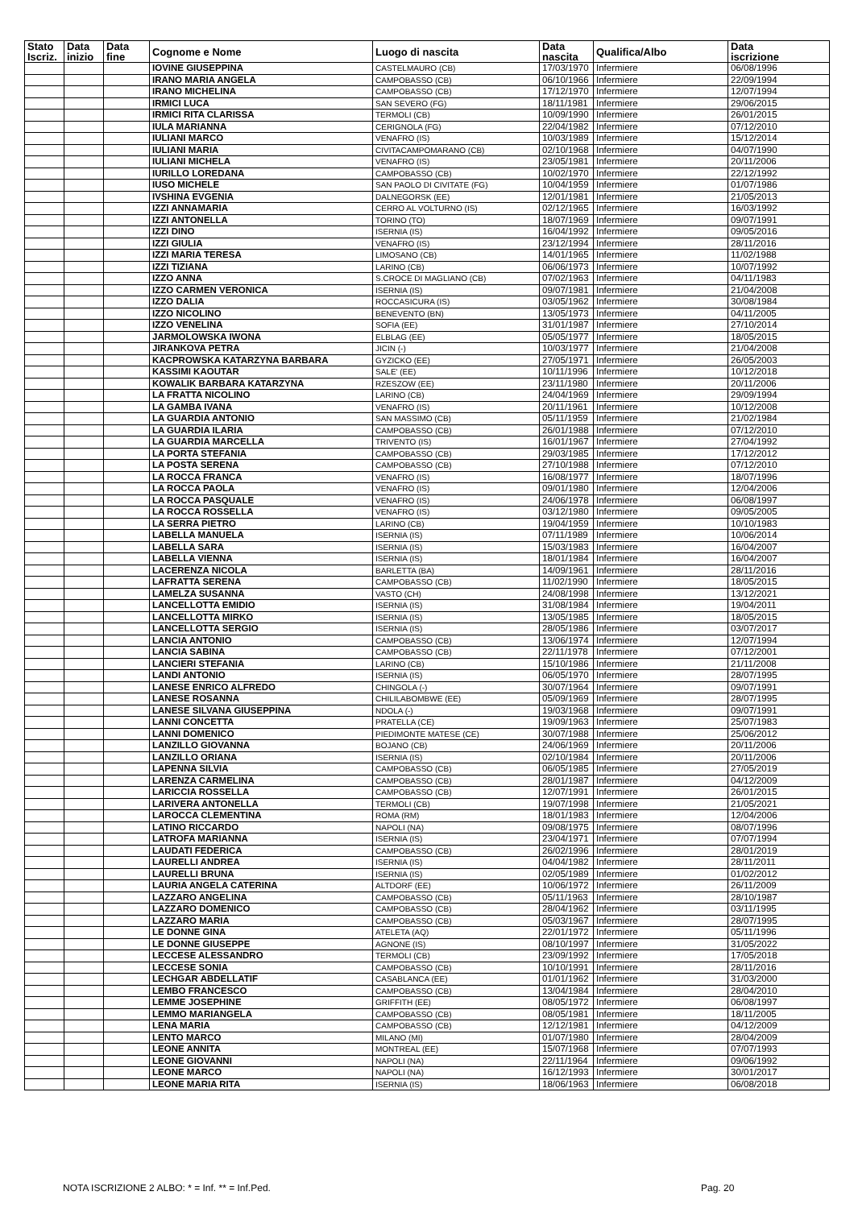| Stato Iscriz. | Data inizio | Data fine | Cognome e Nome | Luogo di nascita | Data nascita | Qualifica/Albo | Data iscrizione |
| --- | --- | --- | --- | --- | --- | --- | --- |
| | | | IOVINE GIUSEPPINA | CASTELMAURO (CB) | 17/03/1970 | Infermiere | 06/08/1996 |
| | | | IRANO MARIA ANGELA | CAMPOBASSO (CB) | 06/10/1966 | Infermiere | 22/09/1994 |
| | | | IRANO MICHELINA | CAMPOBASSO (CB) | 17/12/1970 | Infermiere | 12/07/1994 |
| | | | IRMICI LUCA | SAN SEVERO (FG) | 18/11/1981 | Infermiere | 29/06/2015 |
| | | | IRMICI RITA CLARISSA | TERMOLI (CB) | 10/09/1990 | Infermiere | 26/01/2015 |
| | | | IULA MARIANNA | CERIGNOLA (FG) | 22/04/1982 | Infermiere | 07/12/2010 |
| | | | IULIANI MARCO | VENAFRO (IS) | 10/03/1989 | Infermiere | 15/12/2014 |
| | | | IULIANI MARIA | CIVITACAMPOMARANO (CB) | 02/10/1968 | Infermiere | 04/07/1990 |
| | | | IULIANI MICHELA | VENAFRO (IS) | 23/05/1981 | Infermiere | 20/11/2006 |
| | | | IURILLO LOREDANA | CAMPOBASSO (CB) | 10/02/1970 | Infermiere | 22/12/1992 |
| | | | IUSO MICHELE | SAN PAOLO DI CIVITATE (FG) | 10/04/1959 | Infermiere | 01/07/1986 |
| | | | IVSHINA EVGENIA | DALNEGORSK (EE) | 12/01/1981 | Infermiere | 21/05/2013 |
| | | | IZZI ANNAMARIA | CERRO AL VOLTURNO (IS) | 02/12/1965 | Infermiere | 16/03/1992 |
| | | | IZZI ANTONELLA | TORINO (TO) | 18/07/1969 | Infermiere | 09/07/1991 |
| | | | IZZI DINO | ISERNIA (IS) | 16/04/1992 | Infermiere | 09/05/2016 |
| | | | IZZI GIULIA | VENAFRO (IS) | 23/12/1994 | Infermiere | 28/11/2016 |
| | | | IZZI MARIA TERESA | LIMOSANO (CB) | 14/01/1965 | Infermiere | 11/02/1988 |
| | | | IZZI TIZIANA | LARINO (CB) | 06/06/1973 | Infermiere | 10/07/1992 |
| | | | IZZO ANNA | S.CROCE DI MAGLIANO (CB) | 07/02/1963 | Infermiere | 04/11/1983 |
| | | | IZZO CARMEN VERONICA | ISERNIA (IS) | 09/07/1981 | Infermiere | 21/04/2008 |
| | | | IZZO DALIA | ROCCASICURA (IS) | 03/05/1962 | Infermiere | 30/08/1984 |
| | | | IZZO NICOLINO | BENEVENTO (BN) | 13/05/1973 | Infermiere | 04/11/2005 |
| | | | IZZO VENELINA | SOFIA (EE) | 31/01/1987 | Infermiere | 27/10/2014 |
| | | | JARMOLOWSKA IWONA | ELBLAG (EE) | 05/05/1977 | Infermiere | 18/05/2015 |
| | | | JIRANKOVA PETRA | JICIN (-) | 10/03/1977 | Infermiere | 21/04/2008 |
| | | | KACPROWSKA KATARZYNA BARBARA | GYZICKO (EE) | 27/05/1971 | Infermiere | 26/05/2003 |
| | | | KASSIMI KAOUTAR | SALE' (EE) | 10/11/1996 | Infermiere | 10/12/2018 |
| | | | KOWALIK BARBARA KATARZYNA | RZESZOW (EE) | 23/11/1980 | Infermiere | 20/11/2006 |
| | | | LA FRATTA NICOLINO | LARINO (CB) | 24/04/1969 | Infermiere | 29/09/1994 |
| | | | LA GAMBA IVANA | VENAFRO (IS) | 20/11/1961 | Infermiere | 10/12/2008 |
| | | | LA GUARDIA ANTONIO | SAN MASSIMO (CB) | 05/11/1959 | Infermiere | 21/02/1984 |
| | | | LA GUARDIA ILARIA | CAMPOBASSO (CB) | 26/01/1988 | Infermiere | 07/12/2010 |
| | | | LA GUARDIA MARCELLA | TRIVENTO (IS) | 16/01/1967 | Infermiere | 27/04/1992 |
| | | | LA PORTA STEFANIA | CAMPOBASSO (CB) | 29/03/1985 | Infermiere | 17/12/2012 |
| | | | LA POSTA SERENA | CAMPOBASSO (CB) | 27/10/1988 | Infermiere | 07/12/2010 |
| | | | LA ROCCA FRANCA | VENAFRO (IS) | 16/08/1977 | Infermiere | 18/07/1996 |
| | | | LA ROCCA PAOLA | VENAFRO (IS) | 09/01/1980 | Infermiere | 12/04/2006 |
| | | | LA ROCCA PASQUALE | VENAFRO (IS) | 24/06/1978 | Infermiere | 06/08/1997 |
| | | | LA ROCCA ROSSELLA | VENAFRO (IS) | 03/12/1980 | Infermiere | 09/05/2005 |
| | | | LA SERRA PIETRO | LARINO (CB) | 19/04/1959 | Infermiere | 10/10/1983 |
| | | | LABELLA MANUELA | ISERNIA (IS) | 07/11/1989 | Infermiere | 10/06/2014 |
| | | | LABELLA SARA | ISERNIA (IS) | 15/03/1983 | Infermiere | 16/04/2007 |
| | | | LABELLA VIENNA | ISERNIA (IS) | 18/01/1984 | Infermiere | 16/04/2007 |
| | | | LACERENZA NICOLA | BARLETTA (BA) | 14/09/1961 | Infermiere | 28/11/2016 |
| | | | LAFRATTA SERENA | CAMPOBASSO (CB) | 11/02/1990 | Infermiere | 18/05/2015 |
| | | | LAMELZA SUSANNA | VASTO (CH) | 24/08/1998 | Infermiere | 13/12/2021 |
| | | | LANCELLOTTA EMIDIO | ISERNIA (IS) | 31/08/1984 | Infermiere | 19/04/2011 |
| | | | LANCELLOTTA MIRKO | ISERNIA (IS) | 13/05/1985 | Infermiere | 18/05/2015 |
| | | | LANCELLOTTA SERGIO | ISERNIA (IS) | 28/05/1986 | Infermiere | 03/07/2017 |
| | | | LANCIA ANTONIO | CAMPOBASSO (CB) | 13/06/1974 | Infermiere | 12/07/1994 |
| | | | LANCIA SABINA | CAMPOBASSO (CB) | 22/11/1978 | Infermiere | 07/12/2001 |
| | | | LANCIERI STEFANIA | LARINO (CB) | 15/10/1986 | Infermiere | 21/11/2008 |
| | | | LANDI ANTONIO | ISERNIA (IS) | 06/05/1970 | Infermiere | 28/07/1995 |
| | | | LANESE ENRICO ALFREDO | CHINGOLA (-) | 30/07/1964 | Infermiere | 09/07/1991 |
| | | | LANESE ROSANNA | CHILILABOMBWE (EE) | 05/09/1969 | Infermiere | 28/07/1995 |
| | | | LANESE SILVANA GIUSEPPINA | NDOLA (-) | 19/03/1968 | Infermiere | 09/07/1991 |
| | | | LANNI CONCETTA | PRATELLA (CE) | 19/09/1963 | Infermiere | 25/07/1983 |
| | | | LANNI DOMENICO | PIEDIMONTE MATESE (CE) | 30/07/1988 | Infermiere | 25/06/2012 |
| | | | LANZILLO GIOVANNA | BOJANO (CB) | 24/06/1969 | Infermiere | 20/11/2006 |
| | | | LANZILLO ORIANA | ISERNIA (IS) | 02/10/1984 | Infermiere | 20/11/2006 |
| | | | LAPENNA SILVIA | CAMPOBASSO (CB) | 06/05/1985 | Infermiere | 27/05/2019 |
| | | | LARENZA CARMELINA | CAMPOBASSO (CB) | 28/01/1987 | Infermiere | 04/12/2009 |
| | | | LARICCIA ROSSELLA | CAMPOBASSO (CB) | 12/07/1991 | Infermiere | 26/01/2015 |
| | | | LARIVERA ANTONELLA | TERMOLI (CB) | 19/07/1998 | Infermiere | 21/05/2021 |
| | | | LAROCCA CLEMENTINA | ROMA (RM) | 18/01/1983 | Infermiere | 12/04/2006 |
| | | | LATINO RICCARDO | NAPOLI (NA) | 09/08/1975 | Infermiere | 08/07/1996 |
| | | | LATROFA MARIANNA | ISERNIA (IS) | 23/04/1971 | Infermiere | 07/07/1994 |
| | | | LAUDATI FEDERICA | CAMPOBASSO (CB) | 26/02/1996 | Infermiere | 28/01/2019 |
| | | | LAURELLI ANDREA | ISERNIA (IS) | 04/04/1982 | Infermiere | 28/11/2011 |
| | | | LAURELLI BRUNA | ISERNIA (IS) | 02/05/1989 | Infermiere | 01/02/2012 |
| | | | LAURIA ANGELA CATERINA | ALTDORF (EE) | 10/06/1972 | Infermiere | 26/11/2009 |
| | | | LAZZARO ANGELINA | CAMPOBASSO (CB) | 05/11/1963 | Infermiere | 28/10/1987 |
| | | | LAZZARO DOMENICO | CAMPOBASSO (CB) | 28/04/1962 | Infermiere | 03/11/1995 |
| | | | LAZZARO MARIA | CAMPOBASSO (CB) | 05/03/1967 | Infermiere | 28/07/1995 |
| | | | LE DONNE GINA | ATELETA (AQ) | 22/01/1972 | Infermiere | 05/11/1996 |
| | | | LE DONNE GIUSEPPE | AGNONE (IS) | 08/10/1997 | Infermiere | 31/05/2022 |
| | | | LECCESE ALESSANDRO | TERMOLI (CB) | 23/09/1992 | Infermiere | 17/05/2018 |
| | | | LECCESE SONIA | CAMPOBASSO (CB) | 10/10/1991 | Infermiere | 28/11/2016 |
| | | | LECHGAR ABDELLATIF | CASABLANCA (EE) | 01/01/1962 | Infermiere | 31/03/2000 |
| | | | LEMBO FRANCESCO | CAMPOBASSO (CB) | 13/04/1984 | Infermiere | 28/04/2010 |
| | | | LEMME JOSEPHINE | GRIFFITH (EE) | 08/05/1972 | Infermiere | 06/08/1997 |
| | | | LEMMO MARIANGELA | CAMPOBASSO (CB) | 08/05/1981 | Infermiere | 18/11/2005 |
| | | | LENA MARIA | CAMPOBASSO (CB) | 12/12/1981 | Infermiere | 04/12/2009 |
| | | | LENTO MARCO | MILANO (MI) | 01/07/1980 | Infermiere | 28/04/2009 |
| | | | LEONE ANNITA | MONTREAL (EE) | 15/07/1968 | Infermiere | 07/07/1993 |
| | | | LEONE GIOVANNI | NAPOLI (NA) | 22/11/1964 | Infermiere | 09/06/1992 |
| | | | LEONE MARCO | NAPOLI (NA) | 16/12/1993 | Infermiere | 30/01/2017 |
| | | | LEONE MARIA RITA | ISERNIA (IS) | 18/06/1963 | Infermiere | 06/08/2018 |
NOTA ISCRIZIONE 2 ALBO: * = Inf. ** = Inf.Ped.
Pag. 20